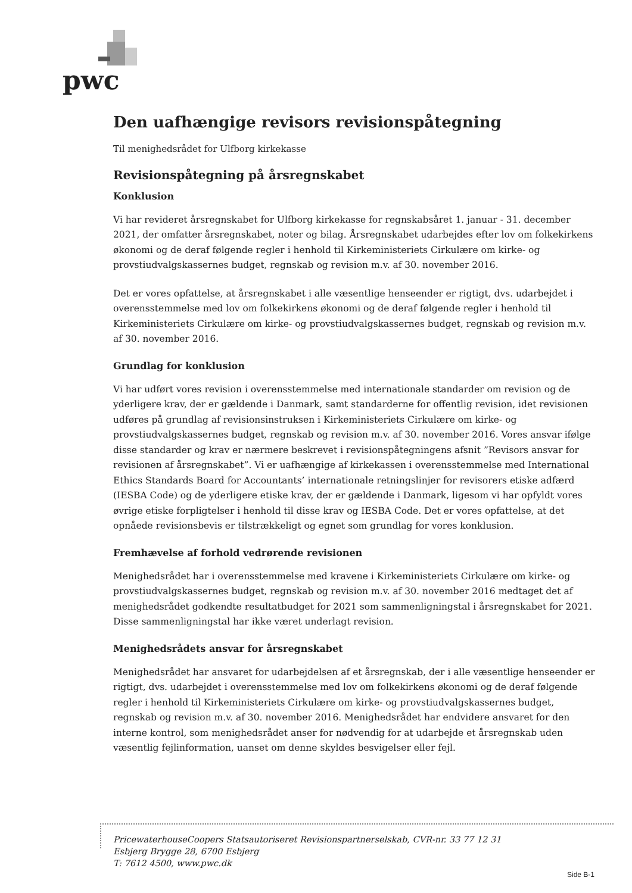pwc
Den uafhængige revisors revisionspåtegning
Til menighedsrådet for Ulfborg kirkekasse
Revisionspåtegning på årsregnskabet
Konklusion
Vi har revideret årsregnskabet for Ulfborg kirkekasse for regnskabsåret 1. januar - 31. december 2021, der omfatter årsregnskabet, noter og bilag. Årsregnskabet udarbejdes efter lov om folkekirkens økonomi og de deraf følgende regler i henhold til Kirkeministeriets Cirkulære om kirke- og provstiudvalgskassernes budget, regnskab og revision m.v. af 30. november 2016.
Det er vores opfattelse, at årsregnskabet i alle væsentlige henseender er rigtigt, dvs. udarbejdet i overensstemmelse med lov om folkekirkens økonomi og de deraf følgende regler i henhold til Kirkeministeriets Cirkulære om kirke- og provstiudvalgskassernes budget, regnskab og revision m.v. af 30. november 2016.
Grundlag for konklusion
Vi har udført vores revision i overensstemmelse med internationale standarder om revision og de yderligere krav, der er gældende i Danmark, samt standarderne for offentlig revision, idet revisionen udføres på grundlag af revisionsinstruksen i Kirkeministeriets Cirkulære om kirke- og provstiudvalgskassernes budget, regnskab og revision m.v. af 30. november 2016. Vores ansvar ifølge disse standarder og krav er nærmere beskrevet i revisionspåtegningens afsnit ”Revisors ansvar for revisionen af årsregnskabet”. Vi er uafhængige af kirkekassen i overensstemmelse med International Ethics Standards Board for Accountants’ internationale retningslinjer for revisorers etiske adfærd (IESBA Code) og de yderligere etiske krav, der er gældende i Danmark, ligesom vi har opfyldt vores øvrige etiske forpligtelser i henhold til disse krav og IESBA Code. Det er vores opfattelse, at det opnåede revisionsbevis er tilstrækkeligt og egnet som grundlag for vores konklusion.
Fremhævelse af forhold vedrørende revisionen
Menighedsrådet har i overensstemmelse med kravene i Kirkeministeriets Cirkulære om kirke- og provstiudvalgskassernes budget, regnskab og revision m.v. af 30. november 2016 medtaget det af menighedsrådet godkendte resultatbudget for 2021 som sammenligningstal i årsregnskabet for 2021. Disse sammenligningstal har ikke været underlagt revision.
Menighedsrådets ansvar for årsregnskabet
Menighedsrådet har ansvaret for udarbejdelsen af et årsregnskab, der i alle væsentlige henseender er rigtigt, dvs. udarbejdet i overensstemmelse med lov om folkekirkens økonomi og de deraf følgende regler i henhold til Kirkeministeriets Cirkulære om kirke- og provstiudvalgskassernes budget, regnskab og revision m.v. af 30. november 2016. Menighedsrådet har endvidere ansvaret for den interne kontrol, som menighedsrådet anser for nødvendig for at udarbejde et årsregnskab uden væsentlig fejlinformation, uanset om denne skyldes besvigelser eller fejl.
PricewaterhouseCoopers Statsautoriseret Revisionspartnerselskab, CVR-nr. 33 77 12 31
Esbjerg Brygge 28, 6700 Esbjerg
T: 7612 4500, www.pwc.dk
Side B-1